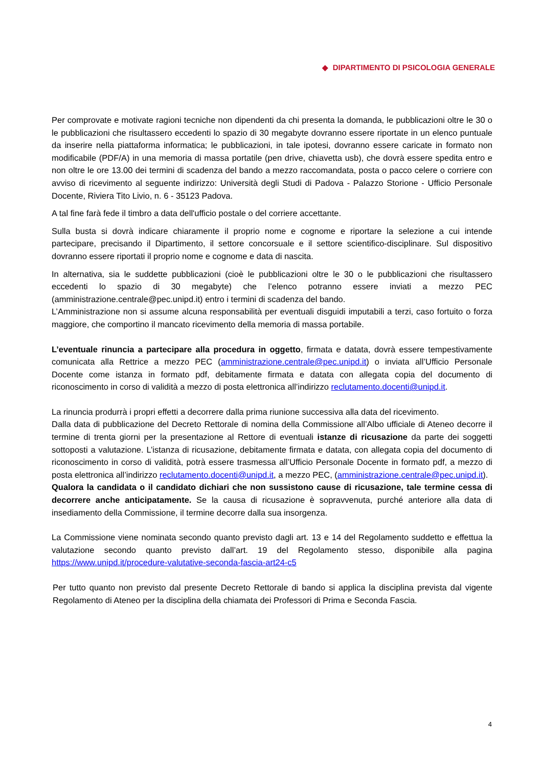◆ DIPARTIMENTO DI PSICOLOGIA GENERALE
Per comprovate e motivate ragioni tecniche non dipendenti da chi presenta la domanda, le pubblicazioni oltre le 30 o le pubblicazioni che risultassero eccedenti lo spazio di 30 megabyte dovranno essere riportate in un elenco puntuale da inserire nella piattaforma informatica; le pubblicazioni, in tale ipotesi, dovranno essere caricate in formato non modificabile (PDF/A) in una memoria di massa portatile (pen drive, chiavetta usb), che dovrà essere spedita entro e non oltre le ore 13.00 dei termini di scadenza del bando a mezzo raccomandata, posta o pacco celere o corriere con avviso di ricevimento al seguente indirizzo: Università degli Studi di Padova - Palazzo Storione - Ufficio Personale Docente, Riviera Tito Livio, n. 6 - 35123 Padova.
A tal fine farà fede il timbro a data dell'ufficio postale o del corriere accettante.
Sulla busta si dovrà indicare chiaramente il proprio nome e cognome e riportare la selezione a cui intende partecipare, precisando il Dipartimento, il settore concorsuale e il settore scientifico-disciplinare. Sul dispositivo dovranno essere riportati il proprio nome e cognome e data di nascita.
In alternativa, sia le suddette pubblicazioni (cioè le pubblicazioni oltre le 30 o le pubblicazioni che risultassero eccedenti lo spazio di 30 megabyte) che l’elenco potranno essere inviati a mezzo PEC (amministrazione.centrale@pec.unipd.it) entro i termini di scadenza del bando.
L’Amministrazione non si assume alcuna responsabilità per eventuali disguidi imputabili a terzi, caso fortuito o forza maggiore, che comportino il mancato ricevimento della memoria di massa portabile.
L’eventuale rinuncia a partecipare alla procedura in oggetto, firmata e datata, dovrà essere tempestivamente comunicata alla Rettrice a mezzo PEC (amministrazione.centrale@pec.unipd.it) o inviata all’Ufficio Personale Docente come istanza in formato pdf, debitamente firmata e datata con allegata copia del documento di riconoscimento in corso di validità a mezzo di posta elettronica all’indirizzo reclutamento.docenti@unipd.it.
La rinuncia produrrà i propri effetti a decorrere dalla prima riunione successiva alla data del ricevimento.
Dalla data di pubblicazione del Decreto Rettorale di nomina della Commissione all’Albo ufficiale di Ateneo decorre il termine di trenta giorni per la presentazione al Rettore di eventuali istanze di ricusazione da parte dei soggetti sottoposti a valutazione. L’istanza di ricusazione, debitamente firmata e datata, con allegata copia del documento di riconoscimento in corso di validità, potrà essere trasmessa all’Ufficio Personale Docente in formato pdf, a mezzo di posta elettronica all’indirizzo reclutamento.docenti@unipd.it, a mezzo PEC, (amministrazione.centrale@pec.unipd.it).
Qualora la candidata o il candidato dichiari che non sussistono cause di ricusazione, tale termine cessa di decorrere anche anticipatamente. Se la causa di ricusazione è sopravvenuta, purché anteriore alla data di insediamento della Commissione, il termine decorre dalla sua insorgenza.
La Commissione viene nominata secondo quanto previsto dagli art. 13 e 14 del Regolamento suddetto e effettua la valutazione secondo quanto previsto dall’art. 19 del Regolamento stesso, disponibile alla pagina https://www.unipd.it/procedure-valutative-seconda-fascia-art24-c5
Per tutto quanto non previsto dal presente Decreto Rettorale di bando si applica la disciplina prevista dal vigente Regolamento di Ateneo per la disciplina della chiamata dei Professori di Prima e Seconda Fascia.
4